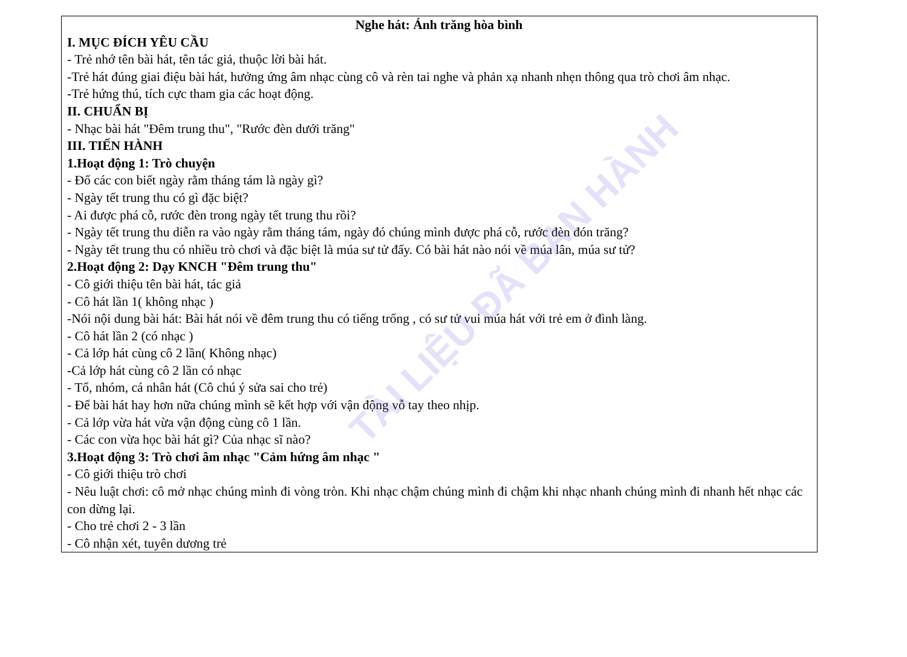TÀI LIỆU ĐÃ BAN HÀNH
Nghe hát: Ánh trăng hòa bình
I. MỤC ĐÍCH YÊU CẦU
- Trẻ nhớ tên bài hát, tên tác giả, thuộc lời bài hát.
-Trẻ hát đúng giai điệu bài hát, hưởng ứng âm nhạc cùng cô và rèn tai nghe và phản xạ nhanh nhẹn thông qua trò chơi âm nhạc.
-Trẻ hứng thú, tích cực tham gia các hoạt động.
II. CHUẨN BỊ
- Nhạc bài hát "Đêm trung thu", "Rước đèn dưới trăng"
III. TIẾN HÀNH
1.Hoạt động 1: Trò chuyện
- Đố các con biết ngày rằm tháng tám là ngày gì?
- Ngày tết trung thu có gì đặc biệt?
- Ai được phá cỗ, rước đèn trong ngày tết trung thu rồi?
- Ngày tết trung thu diễn ra vào ngày rằm tháng tám, ngày đó chúng mình được phá cỗ, rước đèn đón trăng?
- Ngày tết trung thu có nhiều trò chơi và đặc biệt là múa sư tử đấy. Có bài hát nào nói về múa lân, múa sư tử?
2.Hoạt động 2: Dạy KNCH "Đêm trung thu"
- Cô giới thiệu tên bài hát, tác giả
- Cô hát lần 1( không nhạc )
-Nói nội dung bài hát: Bài hát nói về đêm trung thu có tiếng trống , có sư tử vui múa hát với trẻ em ở đình làng.
- Cô hát lần 2 (có nhạc )
- Cả lớp hát cùng cô 2 lần( Không nhạc)
-Cả lớp hát cùng cô 2 lần có nhạc
- Tổ, nhóm, cá nhân hát (Cô chú ý sửa sai cho trẻ)
- Để bài hát hay hơn nữa chúng mình sẽ kết hợp với vận động vỗ tay theo nhịp.
- Cả lớp vừa hát vừa vận động cùng cô 1 lần.
- Các con vừa học bài hát gì? Của nhạc sĩ nào?
3.Hoạt động 3: Trò chơi âm nhạc "Cảm hứng âm nhạc "
- Cô giới thiệu trò chơi
- Nêu luật chơi: cô mở nhạc chúng mình đi vòng tròn. Khi nhạc chậm chúng mình đi chậm khi nhạc nhanh chúng mình đi nhanh hết nhạc các con dừng lại.
- Cho trẻ chơi 2 - 3 lần
- Cô nhận xét, tuyên dương trẻ